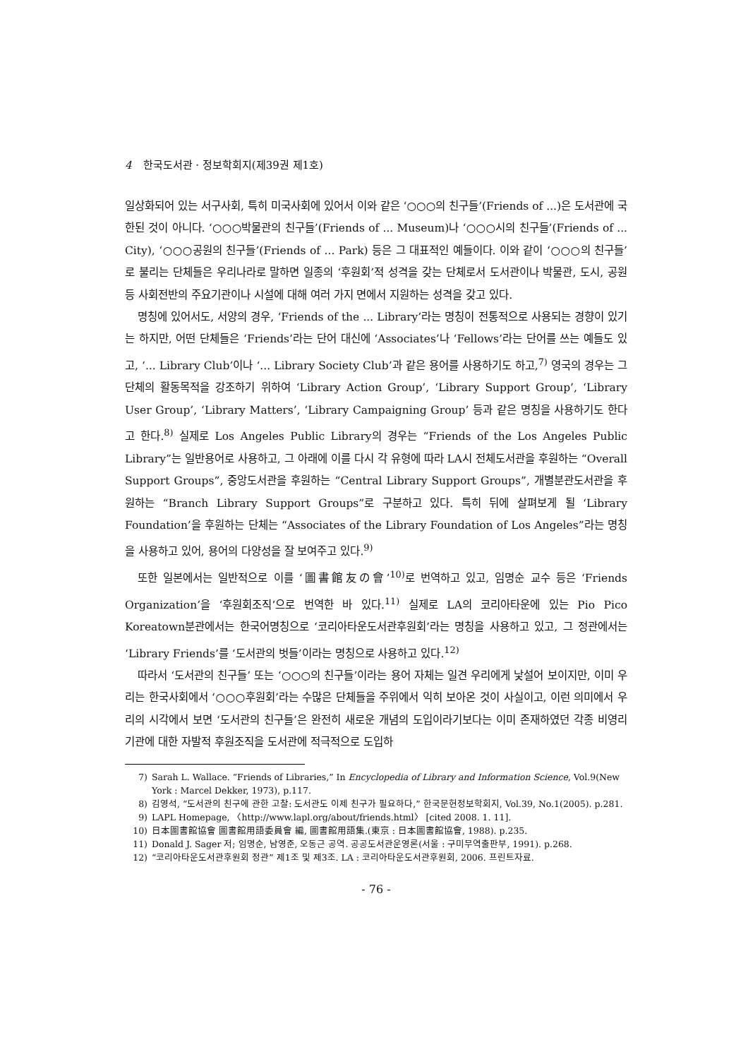4 한국도서관 · 정보학회지(제39권 제1호)
일상화되어 있는 서구사회, 특히 미국사회에 있어서 이와 같은 ‘○○○의 친구들’(Friends of ...)은 도서관에 국한된 것이 아니다. ‘○○○박물관의 친구들’(Friends of ... Museum)나 ‘○○○시의 친구들’(Friends of ... City), ‘○○○공원의 친구들’(Friends of ... Park) 등은 그 대표적인 예들이다. 이와 같이 ‘○○○의 친구들’로 불리는 단체들은 우리나라로 말하면 일종의 ‘후원회’적 성격을 갖는 단체로서 도서관이나 박물관, 도시, 공원 등 사회전반의 주요기관이나 시설에 대해 여러 가지 면에서 지원하는 성격을 갖고 있다.
명칭에 있어서도, 서양의 경우, ‘Friends of the ... Library’라는 명칭이 전통적으로 사용되는 경향이 있기는 하지만, 어떤 단체들은 ‘Friends’라는 단어 대신에 ‘Associates’나 ‘Fellows’라는 단어를 쓰는 예들도 있고, ‘... Library Club’이나 ‘... Library Society Club’과 같은 용어를 사용하기도 하고,<sup>7)</sup> 영국의 경우는 그 단체의 활동목적을 강조하기 위하여 ‘Library Action Group’, ‘Library Support Group’, ‘Library User Group’, ‘Library Matters’, ‘Library Campaigning Group’ 등과 같은 명칭을 사용하기도 한다고 한다.<sup>8)</sup> 실제로 Los Angeles Public Library의 경우는 “Friends of the Los Angeles Public Library”는 일반용어로 사용하고, 그 아래에 이를 다시 각 유형에 따라 LA시 전체도서관을 후원하는 “Overall Support Groups”, 중앙도서관을 후원하는 “Central Library Support Groups”, 개별분관도서관을 후원하는 “Branch Library Support Groups”로 구분하고 있다. 특히 뒤에 살펴보게 될 ‘Library Foundation’을 후원하는 단체는 “Associates of the Library Foundation of Los Angeles”라는 명칭을 사용하고 있어, 용어의 다양성을 잘 보여주고 있다.<sup>9)</sup>
또한 일본에서는 일반적으로 이를 ‘圖書館友の會’<sup>10)</sup>로 번역하고 있고, 임명순 교수 등은 ‘Friends Organization’을 ‘후원회조직’으로 번역한 바 있다.<sup>11)</sup> 실제로 LA의 코리아타운에 있는 Pio Pico Koreatown분관에서는 한국어명칭으로 ‘코리아타운도서관후원회’라는 명칭을 사용하고 있고, 그 정관에서는 ‘Library Friends’를 ‘도서관의 벗들’이라는 명칭으로 사용하고 있다.<sup>12)</sup>
따라서 ‘도서관의 친구들’ 또는 ‘○○○의 친구들’이라는 용어 자체는 일견 우리에게 낯설어 보이지만, 이미 우리는 한국사회에서 ‘○○○후원회’라는 수많은 단체들을 주위에서 익히 보아온 것이 사실이고, 이런 의미에서 우리의 시각에서 보면 ‘도서관의 친구들’은 완전히 새로운 개념의 도입이라기보다는 이미 존재하였던 각종 비영리기관에 대한 자발적 후원조직을 도서관에 적극적으로 도입하
7) Sarah L. Wallace. “Friends of Libraries,” In Encyclopedia of Library and Information Science, Vol.9(New York : Marcel Dekker, 1973), p.117.
8) 김영석, “도서관의 친구에 관한 고찰: 도서관도 이제 친구가 필요하다,” 한국문헌정보학회지, Vol.39, No.1(2005). p.281.
9) LAPL Homepage, 〈http://www.lapl.org/about/friends.html〉 [cited 2008. 1. 11].
10) 日本圖書館協會 圖書館用語委員會 編, 圖書館用語集.(東京 : 日本圖書館協會, 1988). p.235.
11) Donald J. Sager 저; 임명순, 남영준, 오동근 공역. 공공도서관운영론(서울 : 구미무역출판부, 1991). p.268.
12) “코리아타운도서관후원회 정관” 제1조 및 제3조. LA : 코리아타운도서관후원회, 2006. 프린트자료.
- 76 -